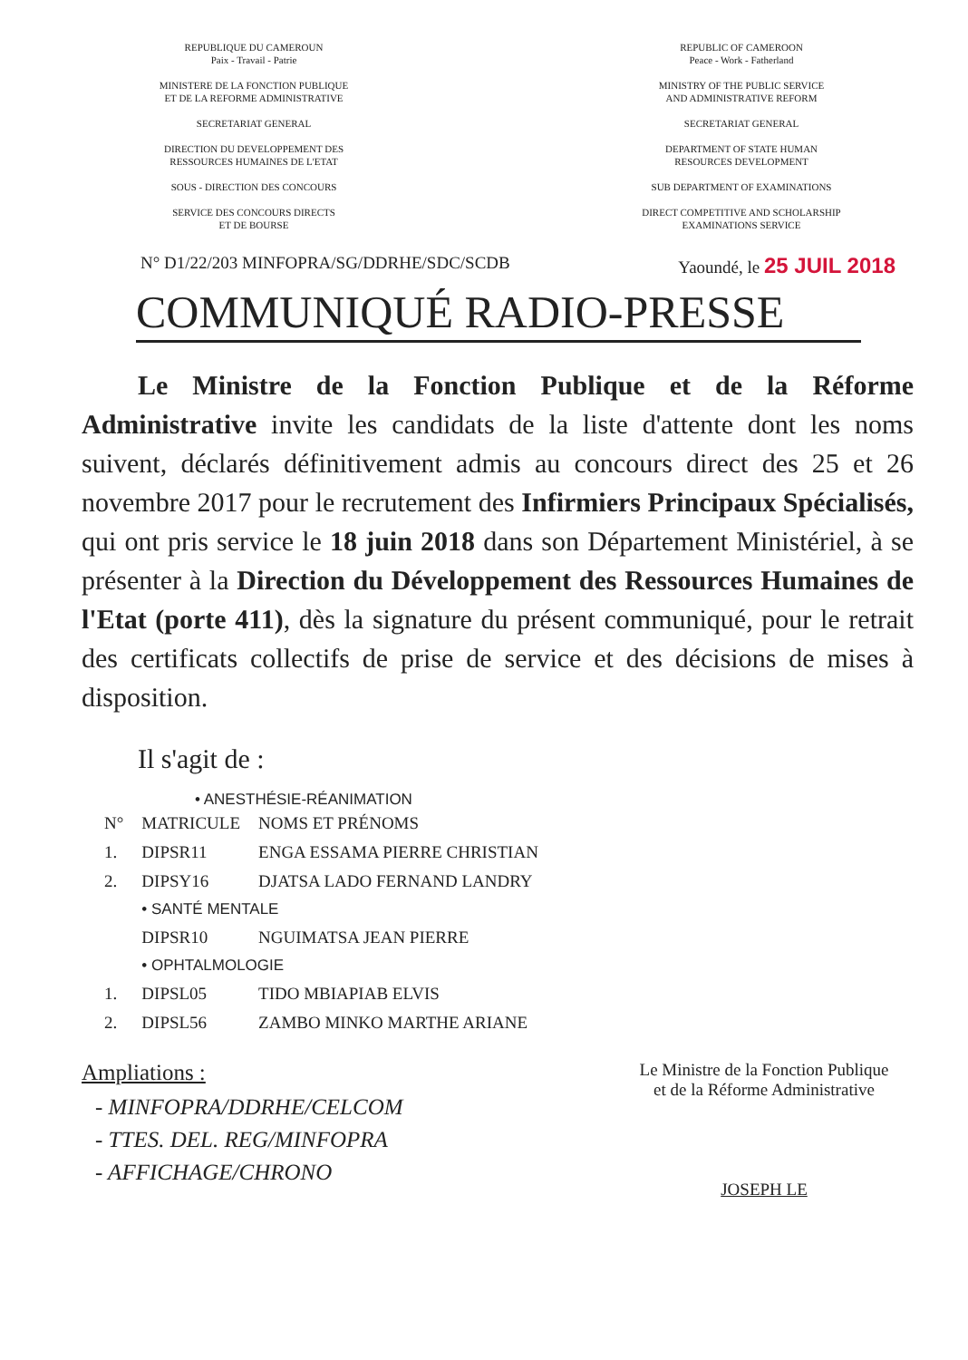REPUBLIQUE DU CAMEROUN
Paix - Travail - Patrie
MINISTERE DE LA FONCTION PUBLIQUE
ET DE LA REFORME ADMINISTRATIVE
SECRETARIAT GENERAL
DIRECTION DU DEVELOPPEMENT DES
RESSOURCES HUMAINES DE L'ETAT
SOUS - DIRECTION DES CONCOURS
SERVICE DES CONCOURS DIRECTS
ET DE BOURSE
REPUBLIC OF CAMEROON
Peace - Work - Fatherland
MINISTRY OF THE PUBLIC SERVICE
AND ADMINISTRATIVE REFORM
SECRETARIAT GENERAL
DEPARTMENT OF STATE HUMAN
RESOURCES DEVELOPMENT
SUB DEPARTMENT OF EXAMINATIONS
DIRECT COMPETITIVE AND SCHOLARSHIP
EXAMINATIONS SERVICE
N° D1/22/203 MINFOPRA/SG/DDRHE/SDC/SCDB Yaoundé, le 25 JUIL 2018
COMMUNIQUÉ RADIO-PRESSE
Le Ministre de la Fonction Publique et de la Réforme Administrative invite les candidats de la liste d'attente dont les noms suivent, déclarés définitivement admis au concours direct des 25 et 26 novembre 2017 pour le recrutement des Infirmiers Principaux Spécialisés, qui ont pris service le 18 juin 2018 dans son Département Ministériel, à se présenter à la Direction du Développement des Ressources Humaines de l'Etat (porte 411), dès la signature du présent communiqué, pour le retrait des certificats collectifs de prise de service et des décisions de mises à disposition.
Il s'agit de :
• ANESTHÉSIE-RÉANIMATION
| N° | MATRICULE | NOMS ET PRÉNOMS |
| --- | --- | --- |
| 1. | DIPSR11 | ENGA ESSAMA PIERRE CHRISTIAN |
| 2. | DIPSY16 | DJATSA LADO FERNAND LANDRY |
| | • SANTÉ MENTALE | |
| | DIPSR10 | NGUIMATSA JEAN PIERRE |
| | • OPHTALMOLOGIE | |
| 1. | DIPSL05 | TIDO MBIAPIAB ELVIS |
| 2. | DIPSL56 | ZAMBO MINKO MARTHE ARIANE |
Ampliations :
- MINFOPRA/DDRHE/CELCOM
- TTES. DEL. REG/MINFOPRA
- AFFICHAGE/CHRONO
Le Ministre de la Fonction Publique
et de la Réforme Administrative
JOSEPH LE